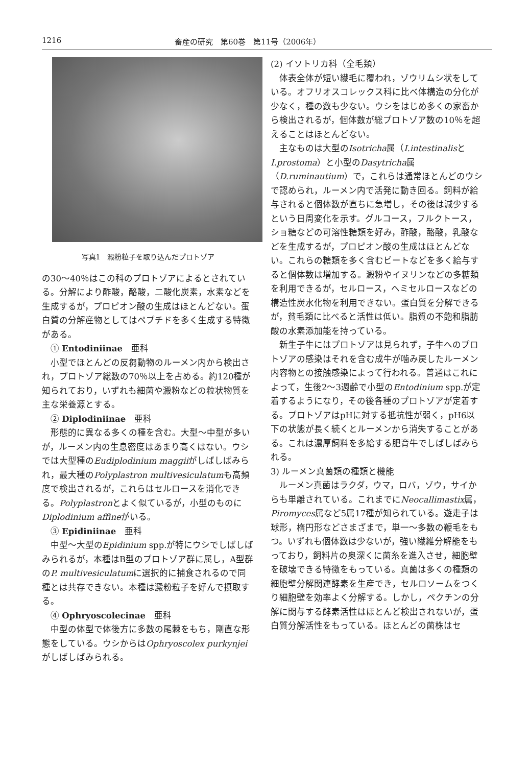1216 畜産の研究　第60巻　第11号（2006年）
写真1　澱粉粒子を取り込んだプロトゾア
の30〜40％はこの科のプロトゾアによるとされている。分解により酢酸，酪酸，二酸化炭素，水素などを生成するが，プロピオン酸の生成はほとんどない。蛋白質の分解産物としてはペプチドを多く生成する特徴がある。
　① Entodiniinae　亜科
小型でほとんどの反芻動物のルーメン内から検出され，プロトゾア総数の70％以上を占める。約120種が知られており，いずれも細菌や澱粉などの粒状物質を主な栄養源とする。
　② Diplodiniinae　亜科
形態的に異なる多くの種を含む。大型〜中型が多いが，ルーメン内の生息密度はあまり高くはない。ウシでは大型種のEudiplodinium maggiiがしばしばみられ，最大種のPolyplastron multivesiculatumも高頻度で検出されるが，これらはセルロースを消化できる。Polyplastronとよく似ているが，小型のものにDiplodinium affineがいる。
　③ Epidiniinae　亜科
中型〜大型のEpidinium spp.が特にウシでしばしばみられるが，本種はB型のプロトゾア群に属し，A型群のP. multivesiculatumに選択的に捕食されるので同種とは共存できない。本種は澱粉粒子を好んで摂取する。
　④ Ophryoscolecinae　亜科
中型の体型で体後方に多数の尾棘をもち，剛直な形態をしている。ウシからはOphryoscolex purkynjeiがしばしばみられる。
(2) イソトリカ科（全毛類）
体表全体が短い繊毛に覆われ，ゾウリムシ状をしている。オフリオスコレックス科に比べ体構造の分化が少なく，種の数も少ない。ウシをはじめ多くの家畜から検出されるが，個体数が総プロトゾア数の10％を超えることはほとんどない。
主なものは大型のIsotricha属（I.intestinalisとI.prostoma）と小型のDasytricha属（D.ruminautium）で，これらは通常ほとんどのウシで認められ，ルーメン内で活発に動き回る。飼料が給与されると個体数が直ちに急増し，その後は減少するという日周変化を示す。グルコース，フルクトース，ショ糖などの可溶性糖類を好み，酢酸，酪酸，乳酸などを生成するが，プロピオン酸の生成はほとんどない。これらの糖類を多く含むビートなどを多く給与すると個体数は増加する。澱粉やイヌリンなどの多糖類を利用できるが，セルロース，ヘミセルロースなどの構造性炭水化物を利用できない。蛋白質を分解できるが，貧毛類に比べると活性は低い。脂質の不飽和脂肪酸の水素添加能を持っている。
新生子牛にはプロトゾアは見られず，子牛へのプロトゾアの感染はそれを含む成牛が噛み戻したルーメン内容物との接触感染によって行われる。普通はこれによって，生後2〜3週齢で小型のEntodinium spp.が定着するようになり，その後各種のプロトゾアが定着する。プロトゾアはpHに対する抵抗性が弱く，pH6以下の状態が長く続くとルーメンから消失することがある。これは濃厚飼料を多給する肥育牛でしばしばみられる。
3) ルーメン真菌類の種類と機能
ルーメン真菌はラクダ，ウマ，ロバ，ゾウ，サイからも単離されている。これまでにNeocallimastix属，Piromyces属など5属17種が知られている。遊走子は球形，楕円形などさまざまで，単一〜多数の鞭毛をもつ。いずれも個体数は少ないが，強い繊維分解能をもっており，飼料片の奥深くに菌糸を進入させ，細胞壁を破壊できる特徴をもっている。真菌は多くの種類の細胞壁分解関連酵素を生産でき，セルロソームをつくり細胞壁を効率よく分解する。しかし，ペクチンの分解に関与する酵素活性はほとんど検出されないが，蛋白質分解活性をもっている。ほとんどの菌株はセ